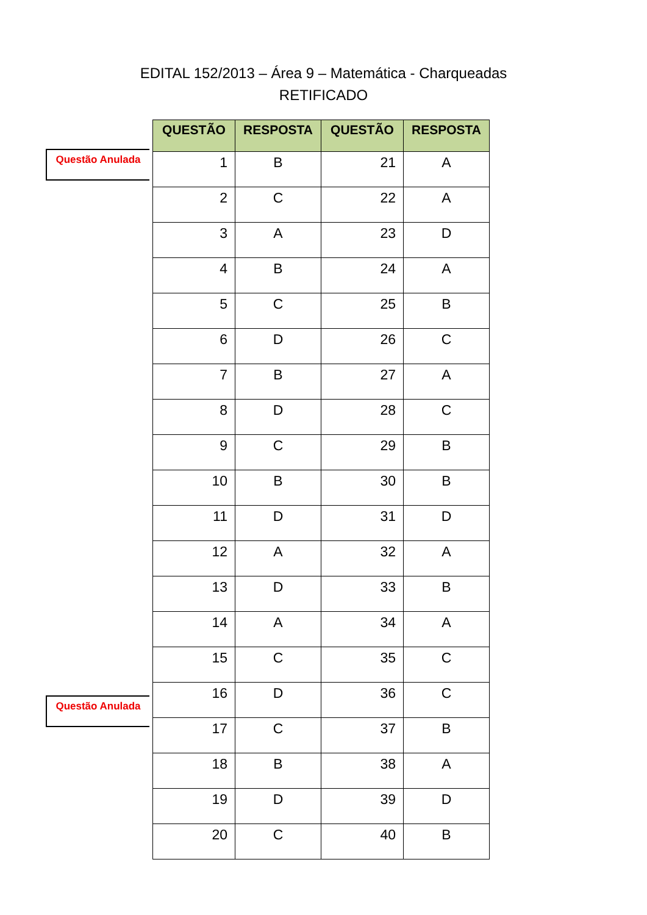EDITAL 152/2013 – Área 9 – Matemática - Charqueadas
RETIFICADO
Questão Anulada
Questão Anulada
| QUESTÃO | RESPOSTA | QUESTÃO | RESPOSTA |
| --- | --- | --- | --- |
| 1 | B | 21 | A |
| 2 | C | 22 | A |
| 3 | A | 23 | D |
| 4 | B | 24 | A |
| 5 | C | 25 | B |
| 6 | D | 26 | C |
| 7 | B | 27 | A |
| 8 | D | 28 | C |
| 9 | C | 29 | B |
| 10 | B | 30 | B |
| 11 | D | 31 | D |
| 12 | A | 32 | A |
| 13 | D | 33 | B |
| 14 | A | 34 | A |
| 15 | C | 35 | C |
| 16 | D | 36 | C |
| 17 | C | 37 | B |
| 18 | B | 38 | A |
| 19 | D | 39 | D |
| 20 | C | 40 | B |